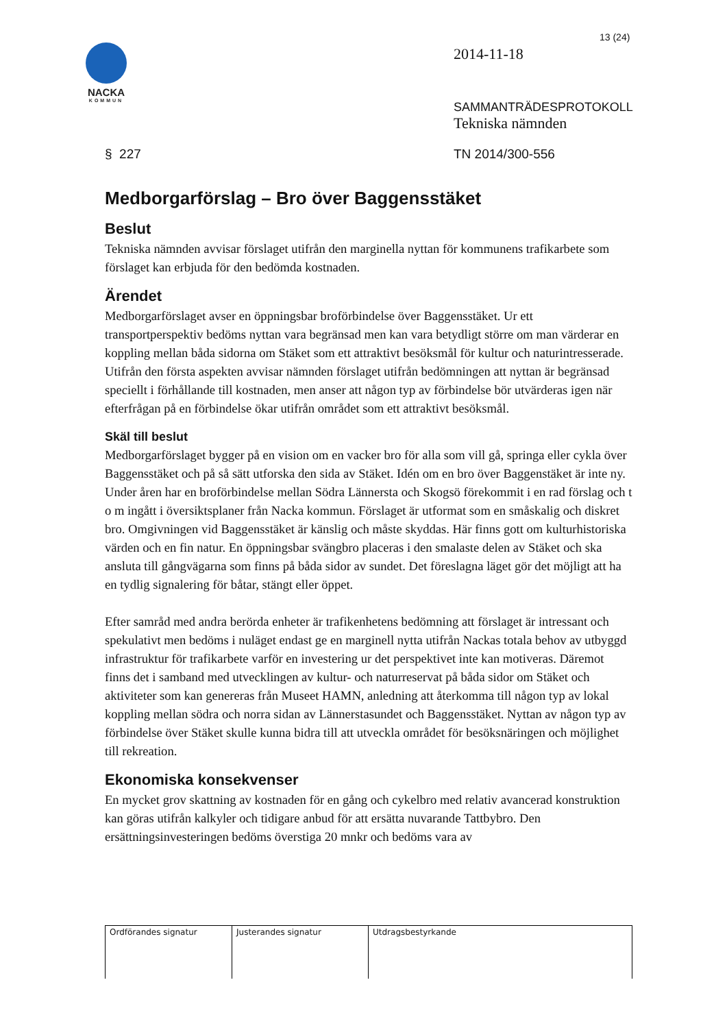13 (24)
NACKA
KOMMUN
2014-11-18
SAMMANTRÄDESPROTOKOLL
Tekniska nämnden
§ 227 TN 2014/300-556
Medborgarförslag – Bro över Baggensstäket
Beslut
Tekniska nämnden avvisar förslaget utifrån den marginella nyttan för kommunens trafikarbete som förslaget kan erbjuda för den bedömda kostnaden.
Ärendet
Medborgarförslaget avser en öppningsbar broförbindelse över Baggensstäket. Ur ett transportperspektiv bedöms nyttan vara begränsad men kan vara betydligt större om man värderar en koppling mellan båda sidorna om Stäket som ett attraktivt besöksmål för kultur och naturintresserade. Utifrån den första aspekten avvisar nämnden förslaget utifrån bedömningen att nyttan är begränsad speciellt i förhållande till kostnaden, men anser att någon typ av förbindelse bör utvärderas igen när efterfrågan på en förbindelse ökar utifrån området som ett attraktivt besöksmål.
Skäl till beslut
Medborgarförslaget bygger på en vision om en vacker bro för alla som vill gå, springa eller cykla över Baggensstäket och på så sätt utforska den sida av Stäket. Idén om en bro över Baggenstäket är inte ny. Under åren har en broförbindelse mellan Södra Lännersta och Skogsö förekommit i en rad förslag och t o m ingått i översiktsplaner från Nacka kommun. Förslaget är utformat som en småskalig och diskret bro. Omgivningen vid Baggensstäket är känslig och måste skyddas. Här finns gott om kulturhistoriska värden och en fin natur. En öppningsbar svängbro placeras i den smalaste delen av Stäket och ska ansluta till gångvägarna som finns på båda sidor av sundet. Det föreslagna läget gör det möjligt att ha en tydlig signalering för båtar, stängt eller öppet.
Efter samråd med andra berörda enheter är trafikenhetens bedömning att förslaget är intressant och spekulativt men bedöms i nuläget endast ge en marginell nytta utifrån Nackas totala behov av utbyggd infrastruktur för trafikarbete varför en investering ur det perspektivet inte kan motiveras. Däremot finns det i samband med utvecklingen av kultur- och naturreservat på båda sidor om Stäket och aktiviteter som kan genereras från Museet HAMN, anledning att återkomma till någon typ av lokal koppling mellan södra och norra sidan av Lännerstasundet och Baggensstäket. Nyttan av någon typ av förbindelse över Stäket skulle kunna bidra till att utveckla området för besöksnäringen och möjlighet till rekreation.
Ekonomiska konsekvenser
En mycket grov skattning av kostnaden för en gång och cykelbro med relativ avancerad konstruktion kan göras utifrån kalkyler och tidigare anbud för att ersätta nuvarande Tattbybro. Den ersättningsinvesteringen bedöms överstiga 20 mnkr och bedöms vara av
| Ordförandes signatur | Justerandes signatur | Utdragsbestyrkande |